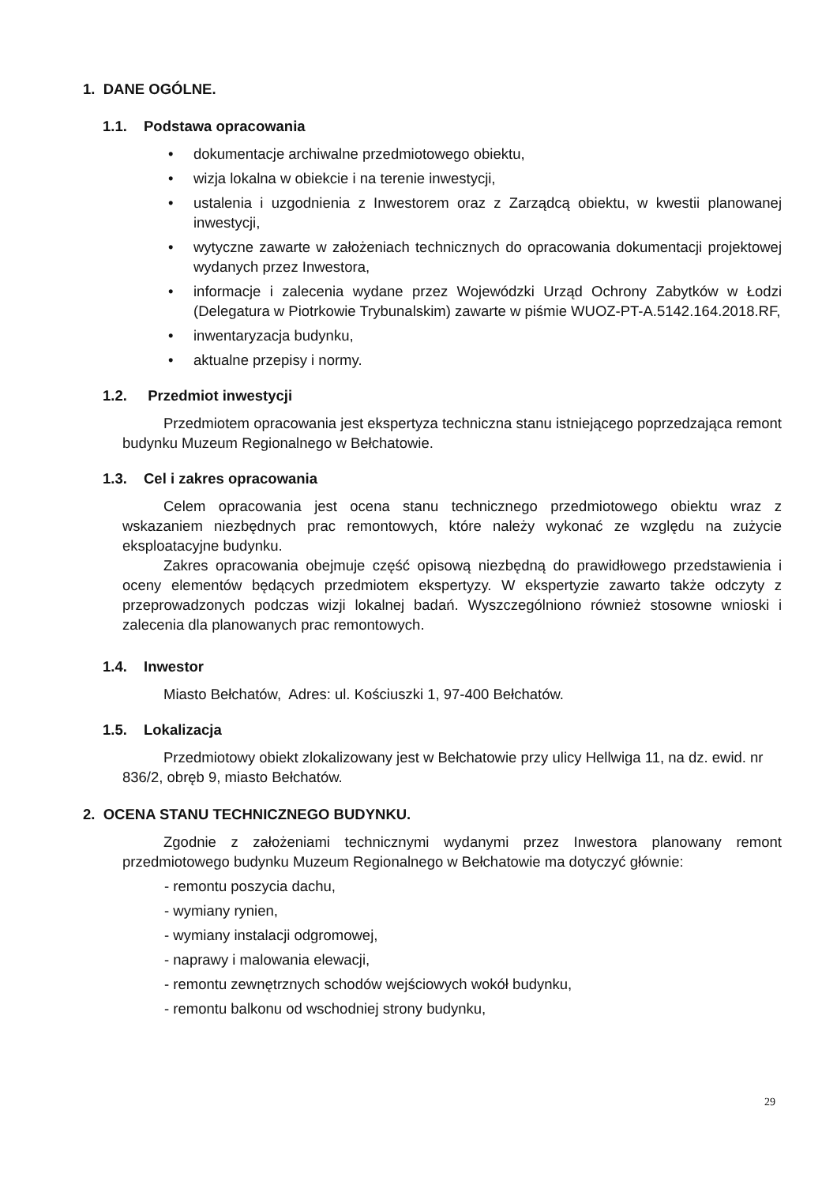1. DANE OGÓLNE.
1.1. Podstawa opracowania
• dokumentacje archiwalne przedmiotowego obiektu,
• wizja lokalna w obiekcie i na terenie inwestycji,
• ustalenia i uzgodnienia z Inwestorem oraz z Zarządcą obiektu, w kwestii planowanej inwestycji,
• wytyczne zawarte w założeniach technicznych do opracowania dokumentacji projektowej wydanych przez Inwestora,
• informacje i zalecenia wydane przez Wojewódzki Urząd Ochrony Zabytków w Łodzi (Delegatura w Piotrkowie Trybunalskim) zawarte w piśmie WUOZ-PT-A.5142.164.2018.RF,
• inwentaryzacja budynku,
• aktualne przepisy i normy.
1.2. Przedmiot inwestycji
Przedmiotem opracowania jest ekspertyza techniczna stanu istniejącego poprzedzająca remont budynku Muzeum Regionalnego w Bełchatowie.
1.3. Cel i zakres opracowania
Celem opracowania jest ocena stanu technicznego przedmiotowego obiektu wraz z wskazaniem niezbędnych prac remontowych, które należy wykonać ze względu na zużycie eksploatacyjne budynku.
Zakres opracowania obejmuje część opisową niezbędną do prawidłowego przedstawienia i oceny elementów będących przedmiotem ekspertyzy. W ekspertyzie zawarto także odczyty z przeprowadzonych podczas wizji lokalnej badań. Wyszczególniono również stosowne wnioski i zalecenia dla planowanych prac remontowych.
1.4. Inwestor
Miasto Bełchatów, Adres: ul. Kościuszki 1, 97-400 Bełchatów.
1.5. Lokalizacja
Przedmiotowy obiekt zlokalizowany jest w Bełchatowie przy ulicy Hellwiga 11, na dz. ewid. nr 836/2, obręb 9, miasto Bełchatów.
2. OCENA STANU TECHNICZNEGO BUDYNKU.
Zgodnie z założeniami technicznymi wydanymi przez Inwestora planowany remont przedmiotowego budynku Muzeum Regionalnego w Bełchatowie ma dotyczyć głównie:
- remontu poszycia dachu,
- wymiany rynien,
- wymiany instalacji odgromowej,
- naprawy i malowania elewacji,
- remontu zewnętrznych schodów wejściowych wokół budynku,
- remontu balkonu od wschodniej strony budynku,
29